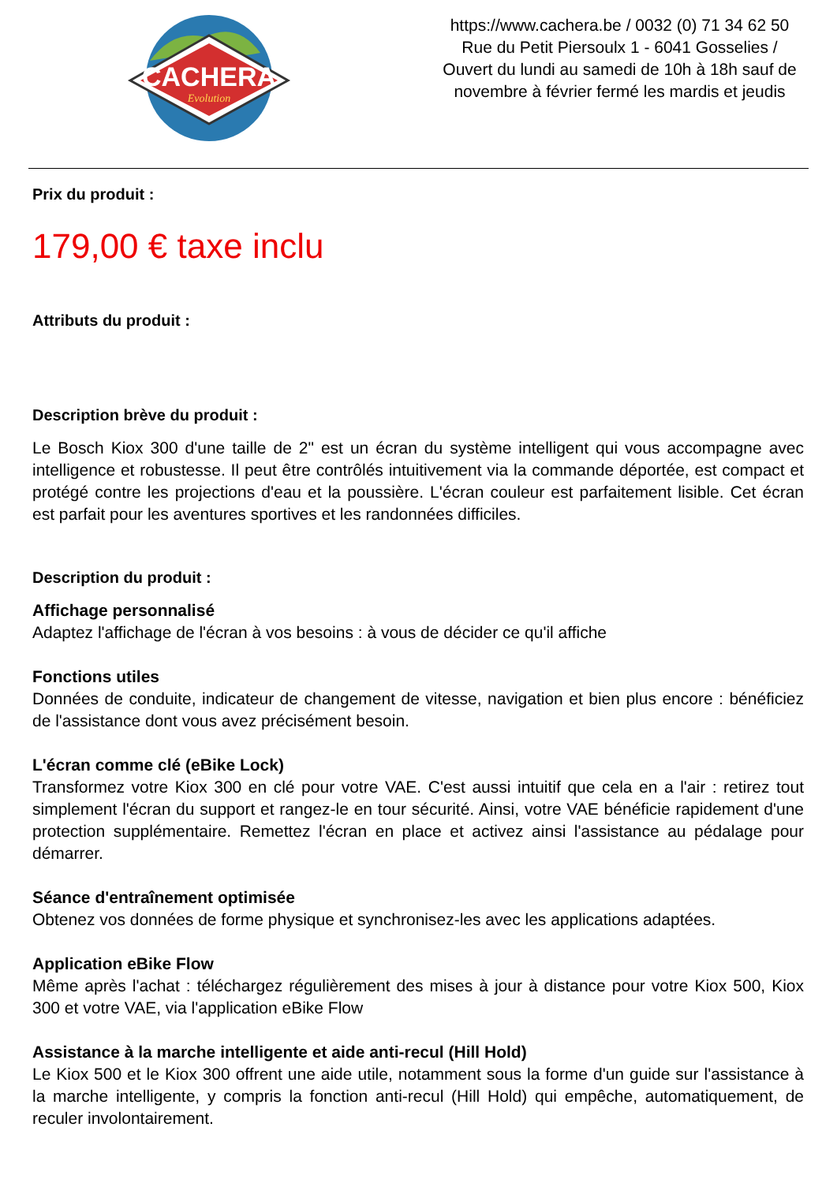CACHERA
Evolution
https://www.cachera.be / 0032 (0) 71 34 62 50
Rue du Petit Piersoulx 1 - 6041 Gosselies /
Ouvert du lundi au samedi de 10h à 18h sauf de
novembre à février fermé les mardis et jeudis
Prix du produit :
179,00 € taxe inclu
Attributs du produit :
Description brève du produit :
Le Bosch Kiox 300 d'une taille de 2" est un écran du système intelligent qui vous accompagne avec intelligence et robustesse. Il peut être contrôlés intuitivement via la commande déportée, est compact et protégé contre les projections d'eau et la poussière. L'écran couleur est parfaitement lisible. Cet écran est parfait pour les aventures sportives et les randonnées difficiles.
Description du produit :
Affichage personnalisé
Adaptez l'affichage de l'écran à vos besoins : à vous de décider ce qu'il affiche
Fonctions utiles
Données de conduite, indicateur de changement de vitesse, navigation et bien plus encore : bénéficiez de l'assistance dont vous avez précisément besoin.
L'écran comme clé (eBike Lock)
Transformez votre Kiox 300 en clé pour votre VAE. C'est aussi intuitif que cela en a l'air : retirez tout simplement l'écran du support et rangez-le en tour sécurité. Ainsi, votre VAE bénéficie rapidement d'une protection supplémentaire. Remettez l'écran en place et activez ainsi l'assistance au pédalage pour démarrer.
Séance d'entraînement optimisée
Obtenez vos données de forme physique et synchronisez-les avec les applications adaptées.
Application eBike Flow
Même après l'achat : téléchargez régulièrement des mises à jour à distance pour votre Kiox 500, Kiox 300 et votre VAE, via l'application eBike Flow
Assistance à la marche intelligente et aide anti-recul (Hill Hold)
Le Kiox 500 et le Kiox 300 offrent une aide utile, notamment sous la forme d'un guide sur l'assistance à la marche intelligente, y compris la fonction anti-recul (Hill Hold) qui empêche, automatiquement, de reculer involontairement.